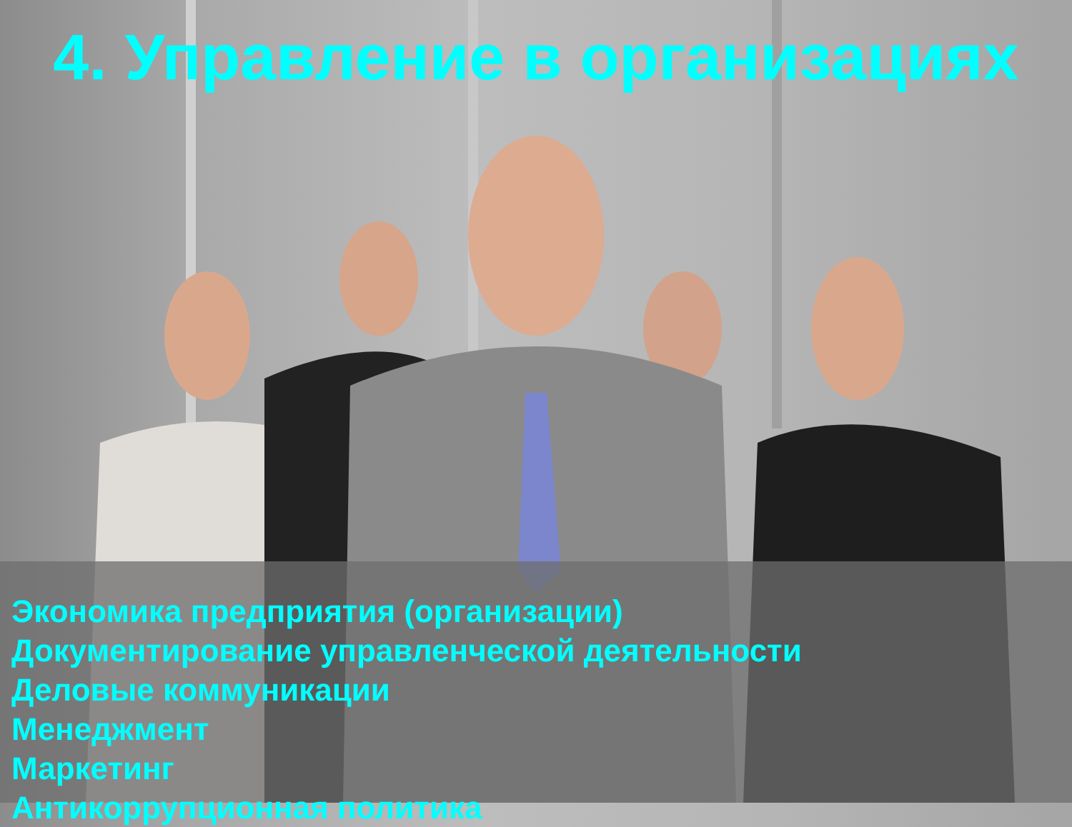4. Управление в организациях
Экономика предприятия (организации)
Документирование управленческой деятельности
Деловые коммуникации
Менеджмент
Маркетинг
Антикоррупционная политика